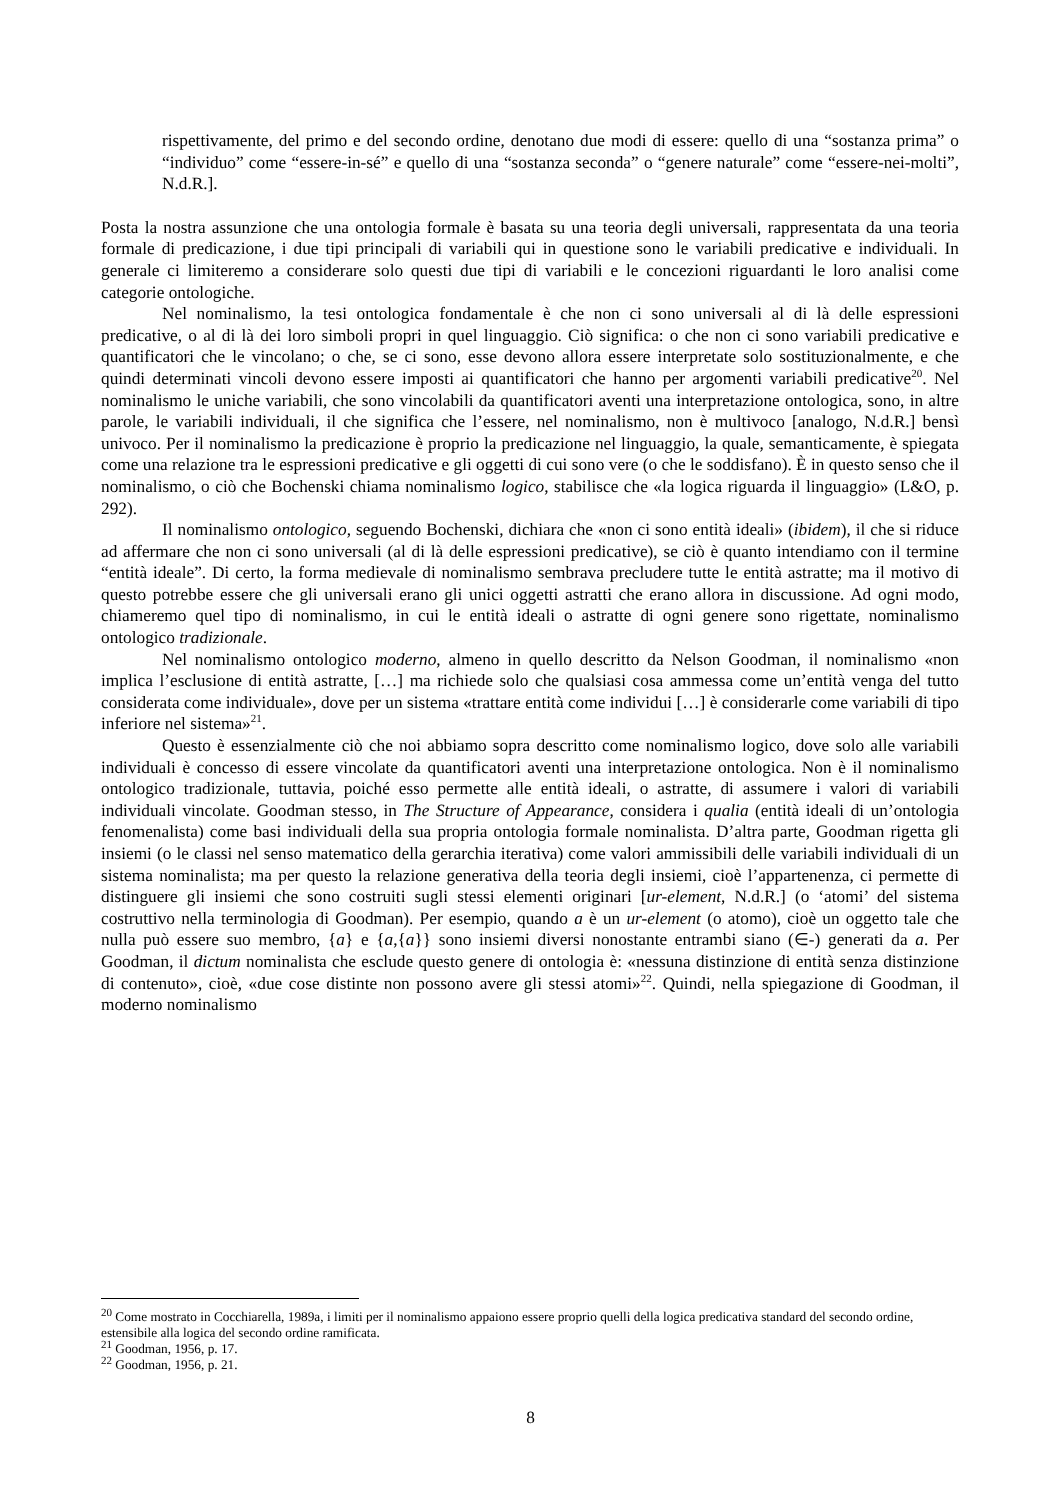rispettivamente, del primo e del secondo ordine, denotano due modi di essere: quello di una “sostanza prima” o “individuo” come “essere-in-sé” e quello di una “sostanza seconda” o “genere naturale” come “essere-nei-molti”, N.d.R.].
Posta la nostra assunzione che una ontologia formale è basata su una teoria degli universali, rappresentata da una teoria formale di predicazione, i due tipi principali di variabili qui in questione sono le variabili predicative e individuali. In generale ci limiteremo a considerare solo questi due tipi di variabili e le concezioni riguardanti le loro analisi come categorie ontologiche.
Nel nominalismo, la tesi ontologica fondamentale è che non ci sono universali al di là delle espressioni predicative, o al di là dei loro simboli propri in quel linguaggio. Ciò significa: o che non ci sono variabili predicative e quantificatori che le vincolano; o che, se ci sono, esse devono allora essere interpretate solo sostituzionalmente, e che quindi determinati vincoli devono essere imposti ai quantificatori che hanno per argomenti variabili predicative<sup>20</sup>. Nel nominalismo le uniche variabili, che sono vincolabili da quantificatori aventi una interpretazione ontologica, sono, in altre parole, le variabili individuali, il che significa che l’essere, nel nominalismo, non è multivoco [analogo, N.d.R.] bensì univoco. Per il nominalismo la predicazione è proprio la predicazione nel linguaggio, la quale, semanticamente, è spiegata come una relazione tra le espressioni predicative e gli oggetti di cui sono vere (o che le soddisfano). È in questo senso che il nominalismo, o ciò che Bochenski chiama nominalismo logico, stabilisce che «la logica riguarda il linguaggio» (L&O, p. 292).
Il nominalismo ontologico, seguendo Bochenski, dichiara che «non ci sono entità ideali» (ibidem), il che si riduce ad affermare che non ci sono universali (al di là delle espressioni predicative), se ciò è quanto intendiamo con il termine “entità ideale”. Di certo, la forma medievale di nominalismo sembrava precludere tutte le entità astratte; ma il motivo di questo potrebbe essere che gli universali erano gli unici oggetti astratti che erano allora in discussione. Ad ogni modo, chiameremo quel tipo di nominalismo, in cui le entità ideali o astratte di ogni genere sono rigettate, nominalismo ontologico tradizionale.
Nel nominalismo ontologico moderno, almeno in quello descritto da Nelson Goodman, il nominalismo «non implica l’esclusione di entità astratte, […] ma richiede solo che qualsiasi cosa ammessa come un’entità venga del tutto considerata come individuale», dove per un sistema «trattare entità come individui […] è considerarle come variabili di tipo inferiore nel sistema»<sup>21</sup>.
Questo è essenzialmente ciò che noi abbiamo sopra descritto come nominalismo logico, dove solo alle variabili individuali è concesso di essere vincolate da quantificatori aventi una interpretazione ontologica. Non è il nominalismo ontologico tradizionale, tuttavia, poiché esso permette alle entità ideali, o astratte, di assumere i valori di variabili individuali vincolate. Goodman stesso, in The Structure of Appearance, considera i qualia (entità ideali di un’ontologia fenomenalista) come basi individuali della sua propria ontologia formale nominalista. D’altra parte, Goodman rigetta gli insiemi (o le classi nel senso matematico della gerarchia iterativa) come valori ammissibili delle variabili individuali di un sistema nominalista; ma per questo la relazione generativa della teoria degli insiemi, cioè l’appartenenza, ci permette di distinguere gli insiemi che sono costruiti sugli stessi elementi originari [ur-element, N.d.R.] (o ‘atomi’ del sistema costruttivo nella terminologia di Goodman). Per esempio, quando a è un ur-element (o atomo), cioè un oggetto tale che nulla può essere suo membro, {a} e {a,{a}} sono insiemi diversi nonostante entrambi siano (∈-) generati da a. Per Goodman, il dictum nominalista che esclude questo genere di ontologia è: «nessuna distinzione di entità senza distinzione di contenuto», cioè, «due cose distinte non possono avere gli stessi atomi»<sup>22</sup>. Quindi, nella spiegazione di Goodman, il moderno nominalismo
<sup>20</sup> Come mostrato in Cocchiarella, 1989a, i limiti per il nominalismo appaiono essere proprio quelli della logica predicativa standard del secondo ordine, estensibile alla logica del secondo ordine ramificata.
<sup>21</sup> Goodman, 1956, p. 17.
<sup>22</sup> Goodman, 1956, p. 21.
8